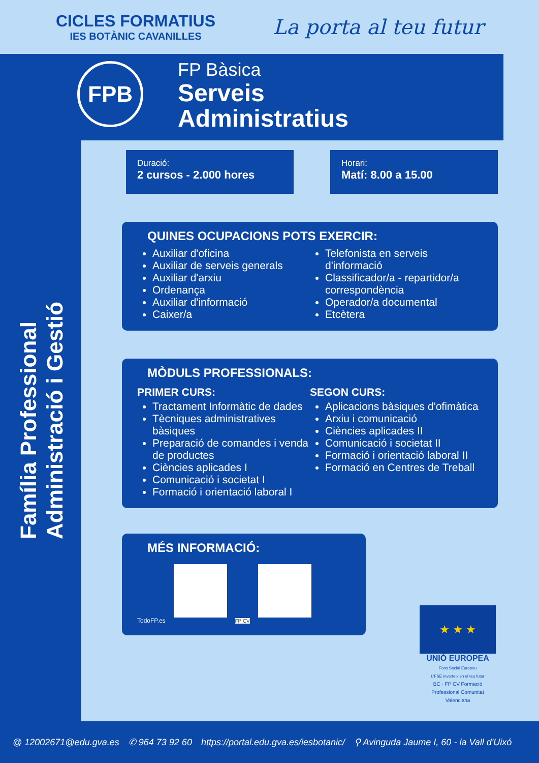CICLES FORMATIUS
IES BOTÀNIC CAVANILLES
La porta al teu futur
FPB
FP Bàsica
Serveis
Administratius
Família Professional
Administració i Gestió
Duració:
2 cursos - 2.000 hores
Horari:
Matí: 8.00 a 15.00
QUINES OCUPACIONS POTS EXERCIR:
Auxiliar d'oficina
Auxiliar de serveis generals
Auxiliar d'arxiu
Ordenança
Auxiliar d'informació
Caixer/a
Telefonista en serveis d'informació
Classificador/a - repartidor/a correspondència
Operador/a documental
Etcètera
MÒDULS PROFESSIONALS:
PRIMER CURS:
Tractament Informàtic de dades
Tècniques administratives bàsiques
Preparació de comandes i venda de productes
Ciències aplicades I
Comunicació i societat I
Formació i orientació laboral I
SEGON CURS:
Aplicacions bàsiques d'ofimàtica
Arxiu i comunicació
Ciències aplicades II
Comunicació i societat II
Formació i orientació laboral II
Formació en Centres de Treball
MÉS INFORMACIÓ:
TodoFP.es FP CV
★ ★ ★
UNIÓ EUROPEA
Fons Social Europeu
L'FSE inverteix en el teu futur
BC · FP CV Formació Professional Comunitat Valenciana
@ 12002671@edu.gva.es ✆ 964 73 92 60 https://portal.edu.gva.es/iesbotanic/ ⚲ Avinguda Jaume I, 60 - la Vall d'Uixó